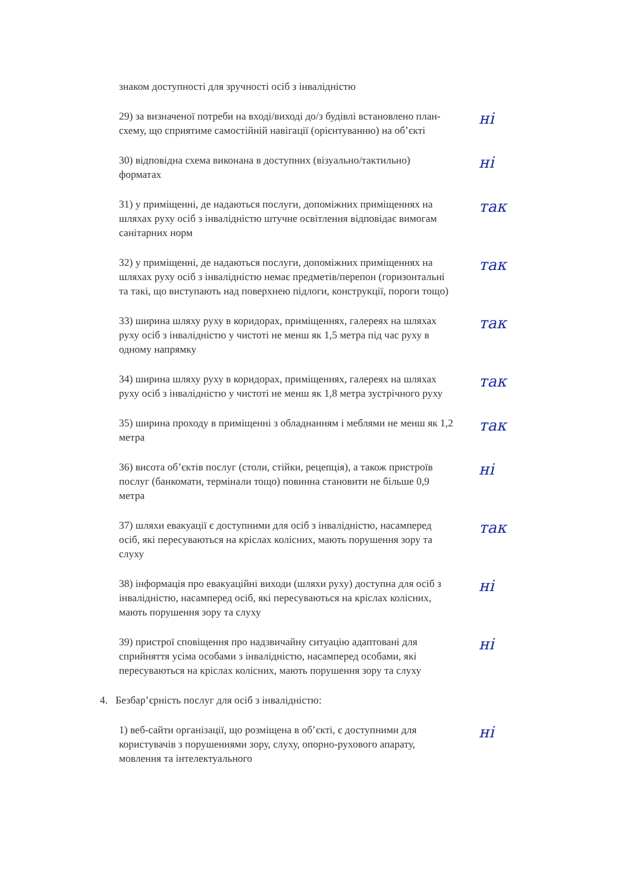знаком доступності для зручності осіб з інвалідністю
29) за визначеної потреби на вході/виході до/з будівлі встановлено план-схему, що сприятиме самостійній навігації (орієнтуванню) на об’єкті
ні
30) відповідна схема виконана в доступних (візуально/тактильно) форматах
ні
31) у приміщенні, де надаються послуги, допоміжних приміщеннях на шляхах руху осіб з інвалідністю штучне освітлення відповідає вимогам санітарних норм
так
32) у приміщенні, де надаються послуги, допоміжних приміщеннях на шляхах руху осіб з інвалідністю немає предметів/перепон (горизонтальні та такі, що виступають над поверхнею підлоги, конструкції, пороги тощо)
так
33) ширина шляху руху в коридорах, приміщеннях, галереях на шляхах руху осіб з інвалідністю у чистоті не менш як 1,5 метра під час руху в одному напрямку
так
34) ширина шляху руху в коридорах, приміщеннях, галереях на шляхах руху осіб з інвалідністю у чистоті не менш як 1,8 метра зустрічного руху
так
35) ширина проходу в приміщенні з обладнанням і меблями не менш як 1,2 метра
так
36) висота об’єктів послуг (столи, стійки, рецепція), а також пристроїв послуг (банкомати, термінали тощо) повинна становити не більше 0,9 метра
ні
37) шляхи евакуації є доступними для осіб з інвалідністю, насамперед осіб, які пересуваються на кріслах колісних, мають порушення зору та слуху
так
38) інформація про евакуаційні виходи (шляхи руху) доступна для осіб з інвалідністю, насамперед осіб, які пересуваються на кріслах колісних, мають порушення зору та слуху
ні
39) пристрої сповіщення про надзвичайну ситуацію адаптовані для сприйняття усіма особами з інвалідністю, насамперед особами, які пересуваються на кріслах колісних, мають порушення зору та слуху
ні
4. Безбар’єрність послуг для осіб з інвалідністю:
1) веб-сайти організації, що розміщена в об’єкті, є доступними для користувачів з порушеннями зору, слуху, опорно-рухового апарату, мовлення та інтелектуального
ні